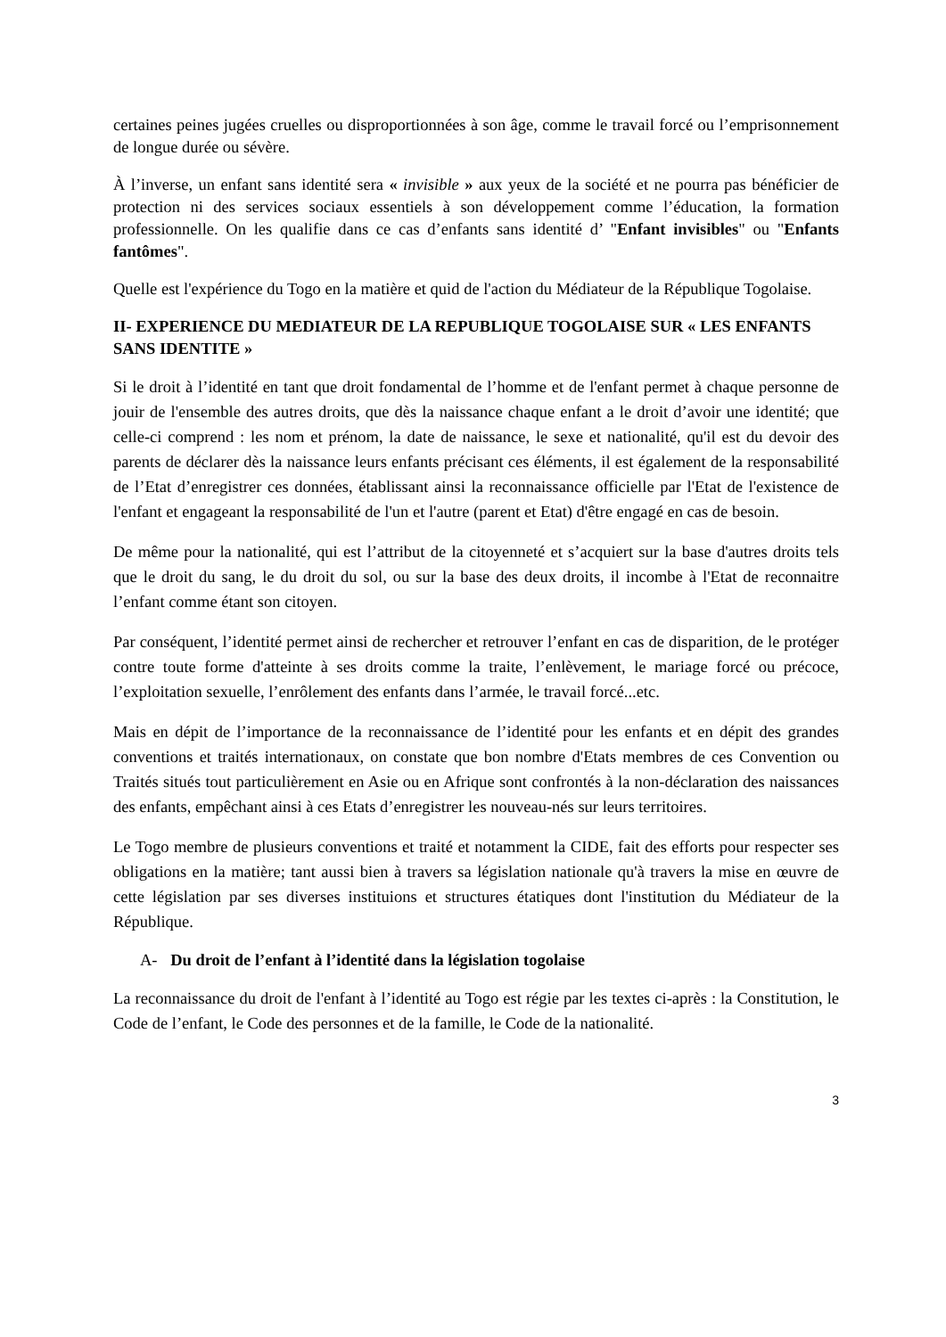certaines peines jugées cruelles ou disproportionnées à son âge, comme le travail forcé ou l’emprisonnement de longue durée ou sévère.
À l’inverse, un enfant sans identité sera « invisible » aux yeux de la société et ne pourra pas bénéficier de protection ni des services sociaux essentiels à son développement comme l’éducation, la formation professionnelle. On les qualifie dans ce cas d’enfants sans identité d’ "Enfant invisibles" ou "Enfants fantômes".
Quelle est l'expérience du Togo en la matière et quid de l'action du Médiateur de la République Togolaise.
II- EXPERIENCE DU MEDIATEUR DE LA REPUBLIQUE TOGOLAISE SUR « LES ENFANTS SANS IDENTITE »
Si le droit à l’identité en tant que droit fondamental de l’homme et de l'enfant permet à chaque personne de jouir de l'ensemble des autres droits, que dès la naissance chaque enfant a le droit d’avoir une identité; que celle-ci comprend : les nom et prénom, la date de naissance, le sexe et nationalité, qu'il est du devoir des parents de déclarer dès la naissance leurs enfants précisant ces éléments, il est également de la responsabilité de l’Etat d’enregistrer ces données, établissant ainsi la reconnaissance officielle par l'Etat de l'existence de l'enfant et engageant la responsabilité de l'un et l'autre (parent et Etat) d'être engagé en cas de besoin.
De même pour la nationalité, qui est l’attribut de la citoyenneté et s’acquiert sur la base d'autres droits tels que le droit du sang, le du droit du sol, ou sur la base des deux droits, il incombe à l'Etat de reconnaitre l’enfant comme étant son citoyen.
Par conséquent, l’identité permet ainsi de rechercher et retrouver l’enfant en cas de disparition, de le protéger contre toute forme d'atteinte à ses droits comme la traite, l’enlèvement, le mariage forcé ou précoce, l’exploitation sexuelle, l’enrôlement des enfants dans l’armée, le travail forcé...etc.
Mais en dépit de l’importance de la reconnaissance de l’identité pour les enfants et en dépit des grandes conventions et traités internationaux, on constate que bon nombre d'Etats membres de ces Convention ou Traités situés tout particulièrement en Asie ou en Afrique sont confrontés à la non-déclaration des naissances des enfants, empêchant ainsi à ces Etats d’enregistrer les nouveau-nés sur leurs territoires.
Le Togo membre de plusieurs conventions et traité et notamment la CIDE, fait des efforts pour respecter ses obligations en la matière; tant aussi bien à travers sa législation nationale qu'à travers la mise en œuvre de cette législation par ses diverses instituions et structures étatiques dont l'institution du Médiateur de la République.
A- Du droit de l’enfant à l’identité dans la législation togolaise
La reconnaissance du droit de l'enfant à l’identité au Togo est régie par les textes ci-après : la Constitution, le Code de l’enfant, le Code des personnes et de la famille, le Code de la nationalité.
3